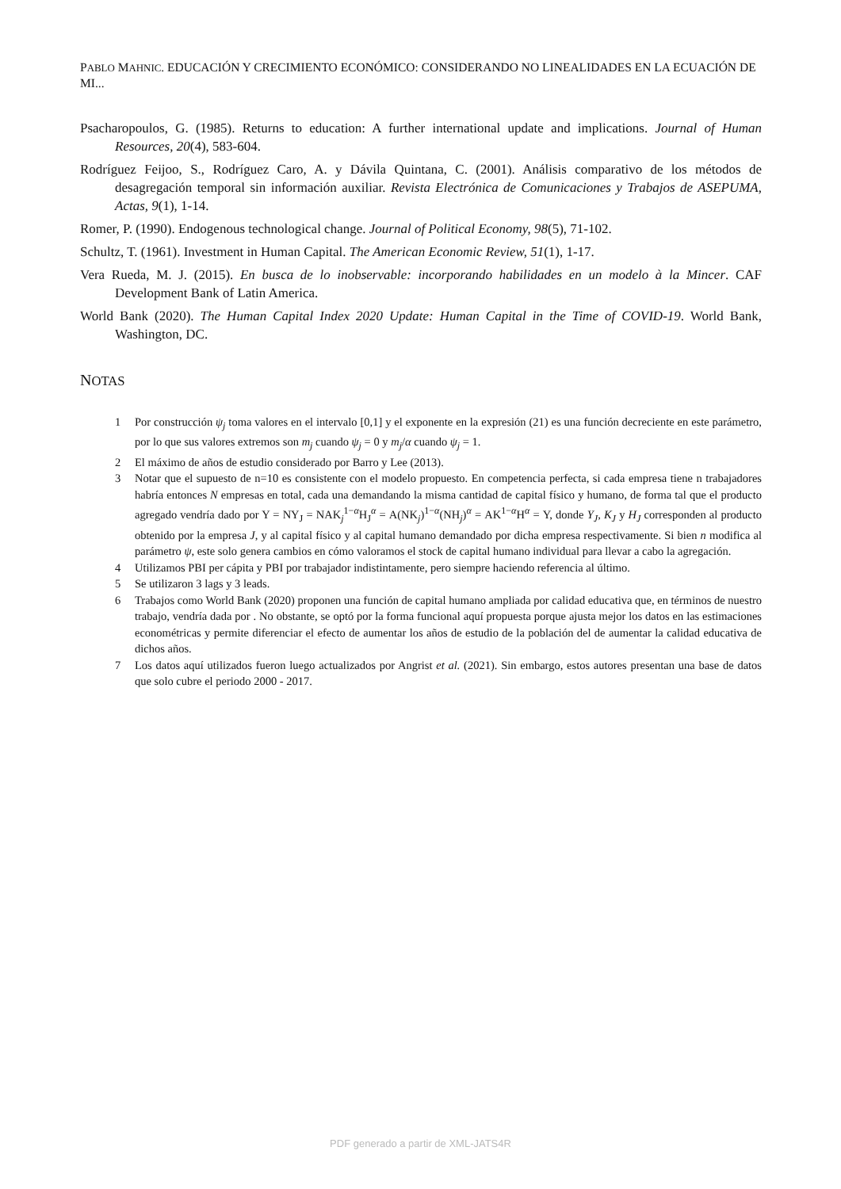PABLO MAHNIC. EDUCACIÓN Y CRECIMIENTO ECONÓMICO: CONSIDERANDO NO LINEALIDADES EN LA ECUACIÓN DE MI...
Psacharopoulos, G. (1985). Returns to education: A further international update and implications. Journal of Human Resources, 20(4), 583-604.
Rodríguez Feijoo, S., Rodríguez Caro, A. y Dávila Quintana, C. (2001). Análisis comparativo de los métodos de desagregación temporal sin información auxiliar. Revista Electrónica de Comunicaciones y Trabajos de ASEPUMA, Actas, 9(1), 1-14.
Romer, P. (1990). Endogenous technological change. Journal of Political Economy, 98(5), 71-102.
Schultz, T. (1961). Investment in Human Capital. The American Economic Review, 51(1), 1-17.
Vera Rueda, M. J. (2015). En busca de lo inobservable: incorporando habilidades en un modelo à la Mincer. CAF Development Bank of Latin America.
World Bank (2020). The Human Capital Index 2020 Update: Human Capital in the Time of COVID-19. World Bank, Washington, DC.
NOTAS
1 Por construcción ψ<sub>j</sub> toma valores en el intervalo [0,1] y el exponente en la expresión (21) es una función decreciente en este parámetro, por lo que sus valores extremos son m<sub>j</sub> cuando ψ<sub>j</sub> = 0 y m<sub>j</sub>/α cuando ψ<sub>j</sub> = 1.
2 El máximo de años de estudio considerado por Barro y Lee (2013).
3 Notar que el supuesto de n=10 es consistente con el modelo propuesto. En competencia perfecta, si cada empresa tiene n trabajadores habría entonces N empresas en total, cada una demandando la misma cantidad de capital físico y humano, de forma tal que el producto agregado vendría dado por Y = NY<sub>J</sub> = NAK<sub>j</sub><sup>1−α</sup>H<sub>J</sub><sup>α</sup> = A(NK<sub>j</sub>)<sup>1−α</sup>(NH<sub>j</sub>)<sup>α</sup> = AK<sup>1−α</sup>H<sup>α</sup> = Y, donde Y<sub>J</sub>, K<sub>J</sub> y H<sub>J</sub> corresponden al producto obtenido por la empresa J, y al capital físico y al capital humano demandado por dicha empresa respectivamente. Si bien n modifica al parámetro ψ, este solo genera cambios en cómo valoramos el stock de capital humano individual para llevar a cabo la agregación.
4 Utilizamos PBI per cápita y PBI por trabajador indistintamente, pero siempre haciendo referencia al último.
5 Se utilizaron 3 lags y 3 leads.
6 Trabajos como World Bank (2020) proponen una función de capital humano ampliada por calidad educativa que, en términos de nuestro trabajo, vendría dada por . No obstante, se optó por la forma funcional aquí propuesta porque ajusta mejor los datos en las estimaciones econométricas y permite diferenciar el efecto de aumentar los años de estudio de la población del de aumentar la calidad educativa de dichos años.
7 Los datos aquí utilizados fueron luego actualizados por Angrist et al. (2021). Sin embargo, estos autores presentan una base de datos que solo cubre el periodo 2000 - 2017.
PDF generado a partir de XML-JATS4R